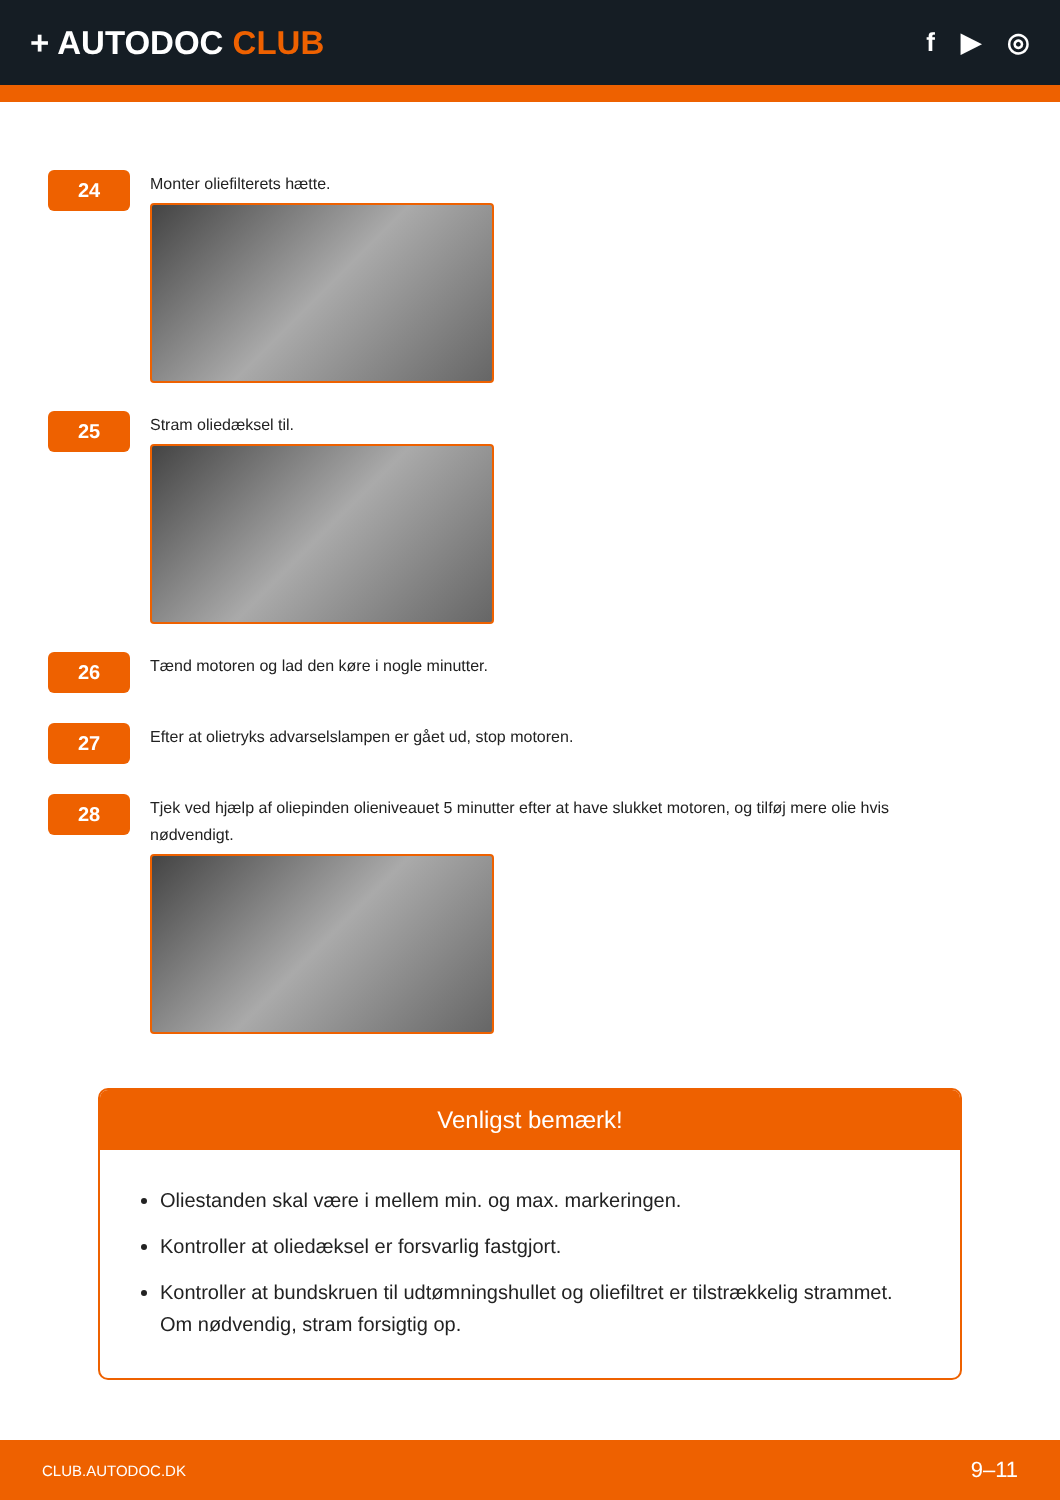+ AUTODOC CLUB
f ▶ ◎
24
Monter oliefilterets hætte.
25
Stram oliedæksel til.
26
Tænd motoren og lad den køre i nogle minutter.
27
Efter at olietryks advarselslampen er gået ud, stop motoren.
28
Tjek ved hjælp af oliepinden olieniveauet 5 minutter efter at have slukket motoren, og tilføj mere olie hvis nødvendigt.
Venligst bemærk!
Oliestanden skal være i mellem min. og max. markeringen.
Kontroller at oliedæksel er forsvarlig fastgjort.
Kontroller at bundskruen til udtømningshullet og oliefiltret er tilstrækkelig strammet. Om nødvendig, stram forsigtig op.
CLUB.AUTODOC.DK 9–11